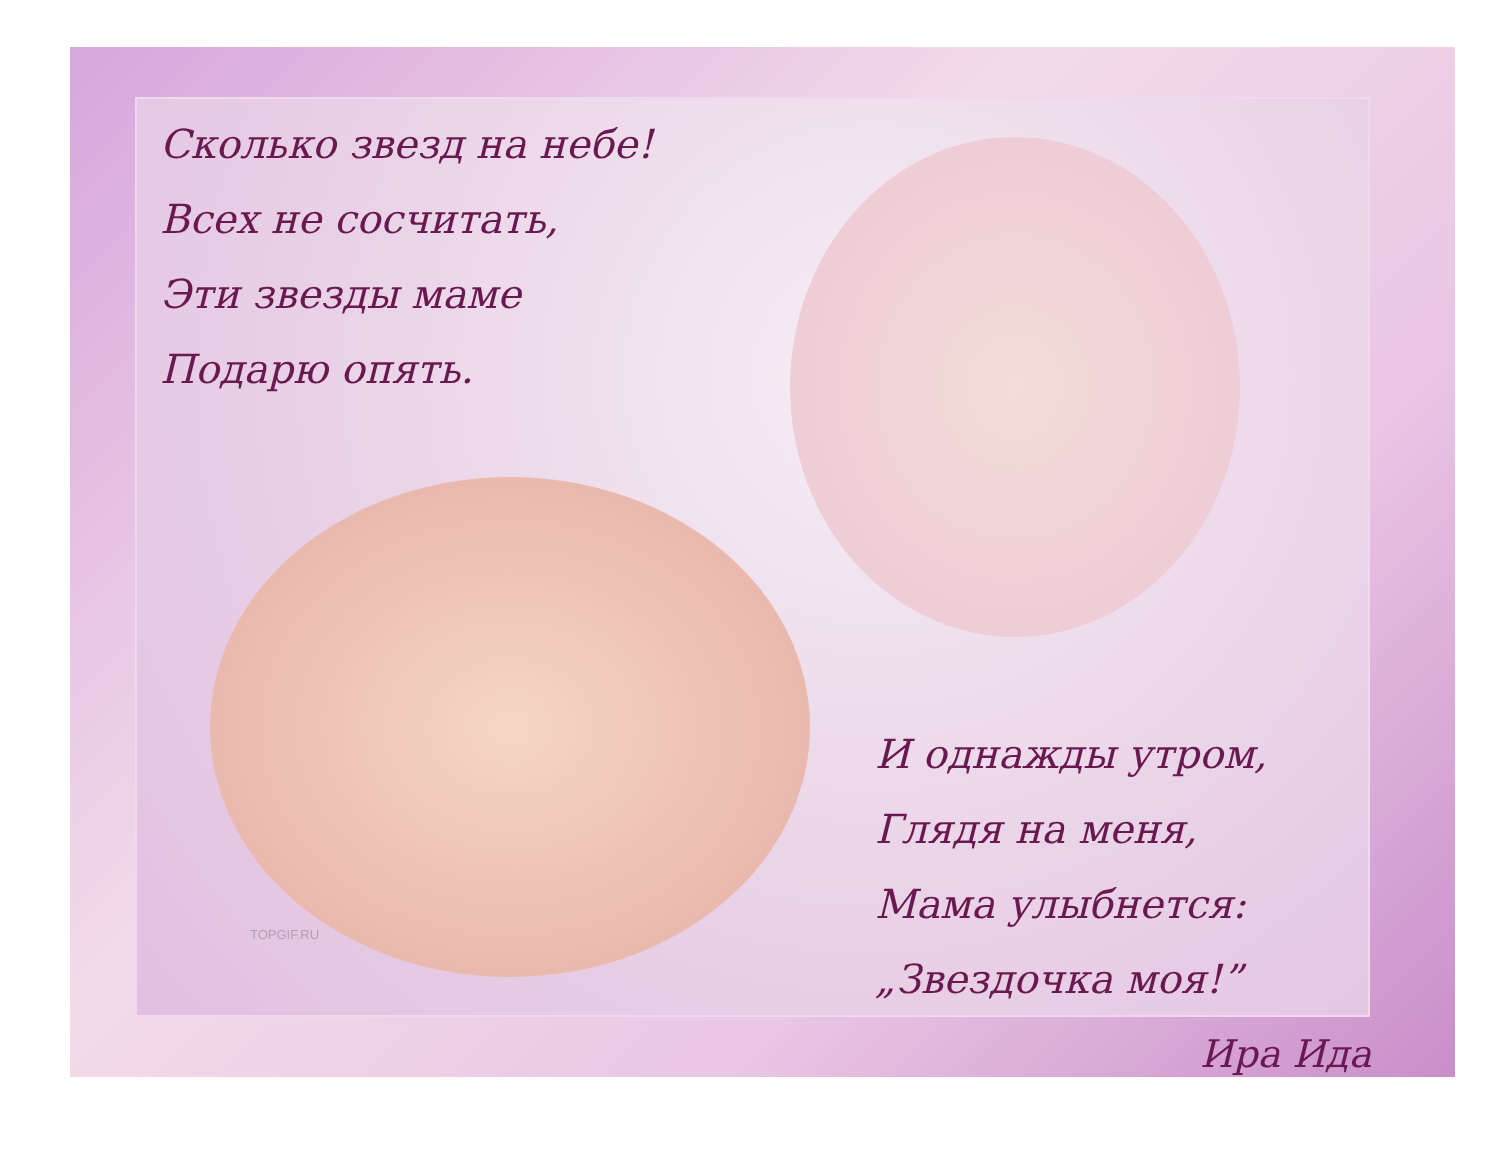Сколько звезд на небе!
Всех не сосчитать,
Эти звезды маме
Подарю опять.
И однажды утром,
Глядя на меня,
Мама улыбнется:
„Звездочка моя!”
TOPGIF.RU
Ира Ида